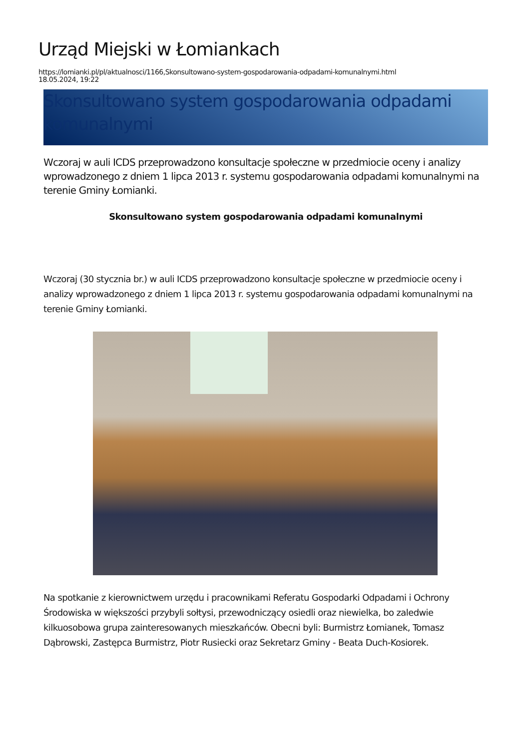Urząd Miejski w Łomiankach
https://lomianki.pl/pl/aktualnosci/1166,Skonsultowano-system-gospodarowania-odpadami-komunalnymi.html
18.05.2024, 19:22
Skonsultowano system gospodarowania odpadami komunalnymi
Wczoraj w auli ICDS przeprowadzono konsultacje społeczne w przedmiocie oceny i analizy wprowadzonego z dniem 1 lipca 2013 r. systemu gospodarowania odpadami komunalnymi na terenie Gminy Łomianki.
Skonsultowano system gospodarowania odpadami komunalnymi
Wczoraj (30 stycznia br.) w auli ICDS przeprowadzono konsultacje społeczne w przedmiocie oceny i analizy wprowadzonego z dniem 1 lipca 2013 r. systemu gospodarowania odpadami komunalnymi na terenie Gminy Łomianki.
Na spotkanie z kierownictwem urzędu i pracownikami Referatu Gospodarki Odpadami i Ochrony Środowiska w większości przybyli sołtysi, przewodniczący osiedli oraz niewielka, bo zaledwie kilkuosobowa grupa zainteresowanych mieszkańców. Obecni byli: Burmistrz Łomianek, Tomasz Dąbrowski, Zastępca Burmistrz, Piotr Rusiecki oraz Sekretarz Gminy - Beata Duch-Kosiorek.